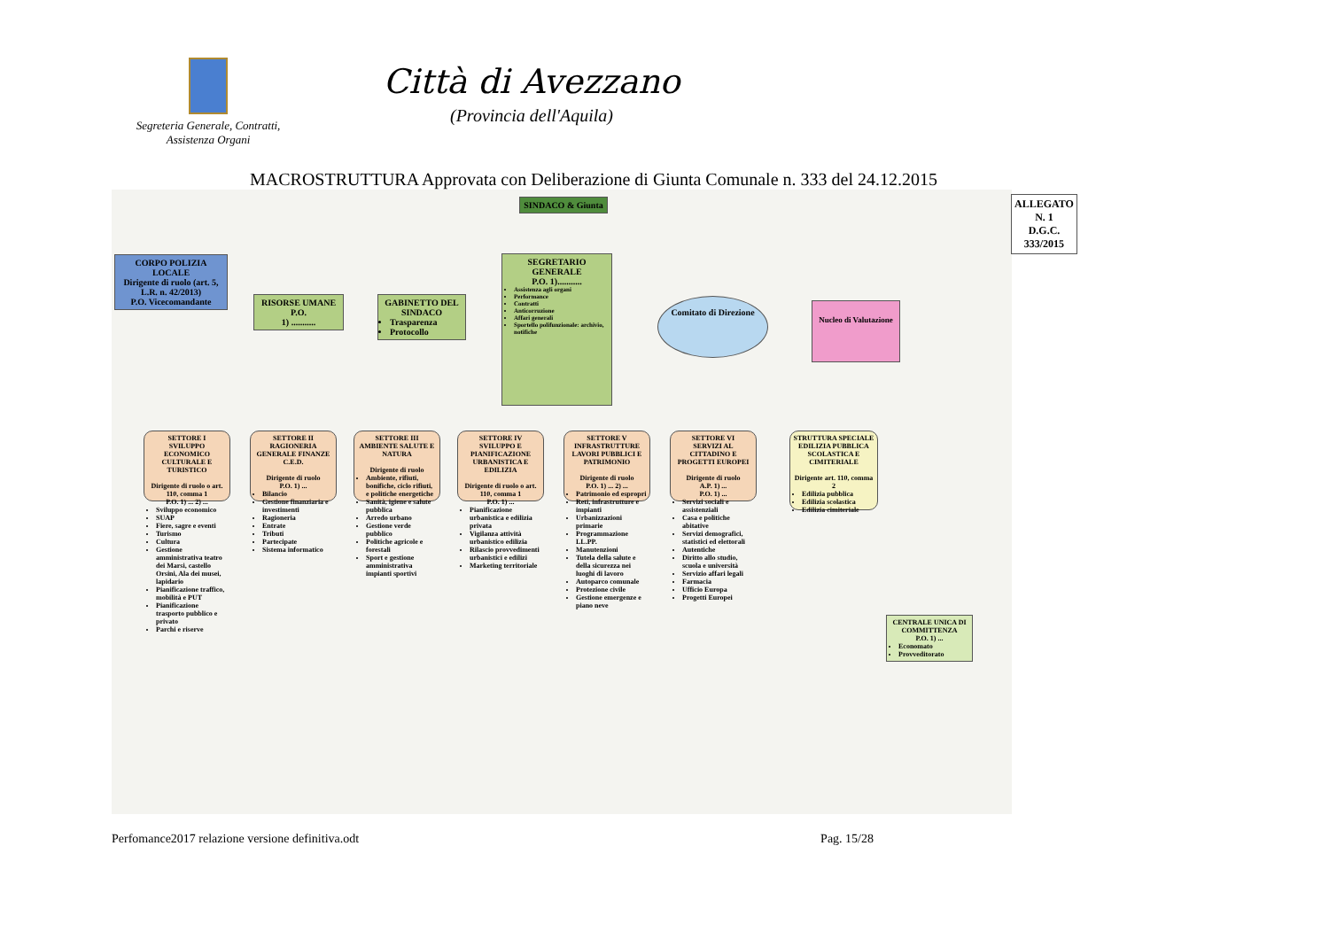Segreteria Generale, Contratti,
Assistenza Organi
Città di Avezzano
(Provincia dell'Aquila)
MACROSTRUTTURA Approvata con Deliberazione di Giunta Comunale n. 333 del 24.12.2015
ALLEGATO N. 1
D.G.C. 333/2015
SINDACO & Giunta
CORPO POLIZIA LOCALE
Dirigente di ruolo (art. 5, L.R. n. 42/2013)
P.O. Vicecomandante
RISORSE UMANE
P.O.
1) ...........
GABINETTO DEL SINDACO
Trasparenza
Protocollo
SEGRETARIO GENERALE
P.O. 1)...........
Assistenza agli organi
Performance
Contratti
Anticorruzione
Affari generali
Sportello polifunzionale: archivio, notifiche
Comitato di Direzione
Nucleo di Valutazione
SETTORE I
SVILUPPO ECONOMICO CULTURALE E TURISTICO
Dirigente di ruolo o art. 110, comma 1
P.O. 1) ... 2) ...
Sviluppo economico
SUAP
Fiere, sagre e eventi
Turismo
Cultura
Gestione amministrativa teatro dei Marsi, castello Orsini, Ala dei musei, lapidario
Pianificazione traffico, mobilità e PUT
Pianificazione trasporto pubblico e privato
Parchi e riserve
SETTORE II
RAGIONERIA GENERALE FINANZE C.E.D.
Dirigente di ruolo
P.O. 1) ...
Bilancio
Gestione finanziaria e investimenti
Ragioneria
Entrate
Tributi
Partecipate
Sistema informatico
SETTORE III
AMBIENTE SALUTE E NATURA
Dirigente di ruolo
Ambiente, rifiuti, bonifiche, ciclo rifiuti, e politiche energetiche
Sanità, igiene e salute pubblica
Arredo urbano
Gestione verde pubblico
Politiche agricole e forestali
Sport e gestione amministrativa impianti sportivi
SETTORE IV
SVILUPPO E PIANIFICAZIONE URBANISTICA E EDILIZIA
Dirigente di ruolo o art. 110, comma 1
P.O. 1) ...
Pianificazione urbanistica e edilizia privata
Vigilanza attività urbanistico edilizia
Rilascio provvedimenti urbanistici e edilizi
Marketing territoriale
SETTORE V
INFRASTRUTTURE LAVORI PUBBLICI E PATRIMONIO
Dirigente di ruolo
P.O. 1) ... 2) ...
Patrimonio ed espropri
Reti, infrastrutture e impianti
Urbanizzazioni primarie
Programmazione LL.PP.
Manutenzioni
Tutela della salute e della sicurezza nei luoghi di lavoro
Autoparco comunale
Protezione civile
Gestione emergenze e piano neve
SETTORE VI
SERVIZI AL CITTADINO E PROGETTI EUROPEI
Dirigente di ruolo
A.P. 1) ...
P.O. 1) ...
Servizi sociali e assistenziali
Casa e politiche abitative
Servizi demografici, statistici ed elettorali
Autentiche
Diritto allo studio, scuola e università
Servizio affari legali
Farmacia
Ufficio Europa
Progetti Europei
STRUTTURA SPECIALE
EDILIZIA PUBBLICA SCOLASTICA E CIMITERIALE
Dirigente art. 110, comma 2
Edilizia pubblica
Edilizia scolastica
Edilizia cimiteriale
CENTRALE UNICA DI COMMITTENZA
P.O. 1) ...
Economato
Provveditorato
Perfomance2017 relazione versione definitiva.odt Pag. 15/28